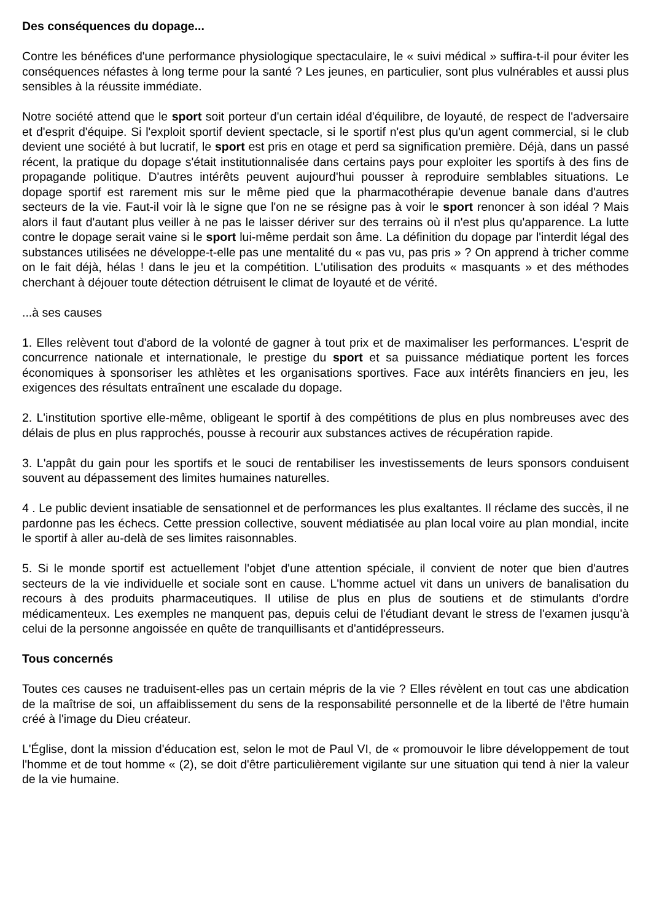Des conséquences du dopage...
Contre les bénéfices d'une performance physiologique spectaculaire, le « suivi médical » suffira-t-il pour éviter les conséquences néfastes à long terme pour la santé ? Les jeunes, en particulier, sont plus vulnérables et aussi plus sensibles à la réussite immédiate.
Notre société attend que le sport soit porteur d'un certain idéal d'équilibre, de loyauté, de respect de l'adversaire et d'esprit d'équipe. Si l'exploit sportif devient spectacle, si le sportif n'est plus qu'un agent commercial, si le club devient une société à but lucratif, le sport est pris en otage et perd sa signification première. Déjà, dans un passé récent, la pratique du dopage s'était institutionnalisée dans certains pays pour exploiter les sportifs à des fins de propagande politique. D'autres intérêts peuvent aujourd'hui pousser à reproduire semblables situations. Le dopage sportif est rarement mis sur le même pied que la pharmacothérapie devenue banale dans d'autres secteurs de la vie. Faut-il voir là le signe que l'on ne se résigne pas à voir le sport renoncer à son idéal ? Mais alors il faut d'autant plus veiller à ne pas le laisser dériver sur des terrains où il n'est plus qu'apparence. La lutte contre le dopage serait vaine si le sport lui-même perdait son âme. La définition du dopage par l'interdit légal des substances utilisées ne développe-t-elle pas une mentalité du « pas vu, pas pris » ? On apprend à tricher comme on le fait déjà, hélas ! dans le jeu et la compétition. L'utilisation des produits « masquants » et des méthodes cherchant à déjouer toute détection détruisent le climat de loyauté et de vérité.
...à ses causes
1. Elles relèvent tout d'abord de la volonté de gagner à tout prix et de maximaliser les performances. L'esprit de concurrence nationale et internationale, le prestige du sport et sa puissance médiatique portent les forces économiques à sponsoriser les athlètes et les organisations sportives. Face aux intérêts financiers en jeu, les exigences des résultats entraînent une escalade du dopage.
2. L'institution sportive elle-même, obligeant le sportif à des compétitions de plus en plus nombreuses avec des délais de plus en plus rapprochés, pousse à recourir aux substances actives de récupération rapide.
3. L'appât du gain pour les sportifs et le souci de rentabiliser les investissements de leurs sponsors conduisent souvent au dépassement des limites humaines naturelles.
4 . Le public devient insatiable de sensationnel et de performances les plus exaltantes. Il réclame des succès, il ne pardonne pas les échecs. Cette pression collective, souvent médiatisée au plan local voire au plan mondial, incite le sportif à aller au-delà de ses limites raisonnables.
5. Si le monde sportif est actuellement l'objet d'une attention spéciale, il convient de noter que bien d'autres secteurs de la vie individuelle et sociale sont en cause. L'homme actuel vit dans un univers de banalisation du recours à des produits pharmaceutiques. Il utilise de plus en plus de soutiens et de stimulants d'ordre médicamenteux. Les exemples ne manquent pas, depuis celui de l'étudiant devant le stress de l'examen jusqu'à celui de la personne angoissée en quête de tranquillisants et d'antidépresseurs.
Tous concernés
Toutes ces causes ne traduisent-elles pas un certain mépris de la vie ? Elles révèlent en tout cas une abdication de la maîtrise de soi, un affaiblissement du sens de la responsabilité personnelle et de la liberté de l'être humain créé à l'image du Dieu créateur.
L'Église, dont la mission d'éducation est, selon le mot de Paul VI, de « promouvoir le libre développement de tout l'homme et de tout homme « (2), se doit d'être particulièrement vigilante sur une situation qui tend à nier la valeur de la vie humaine.